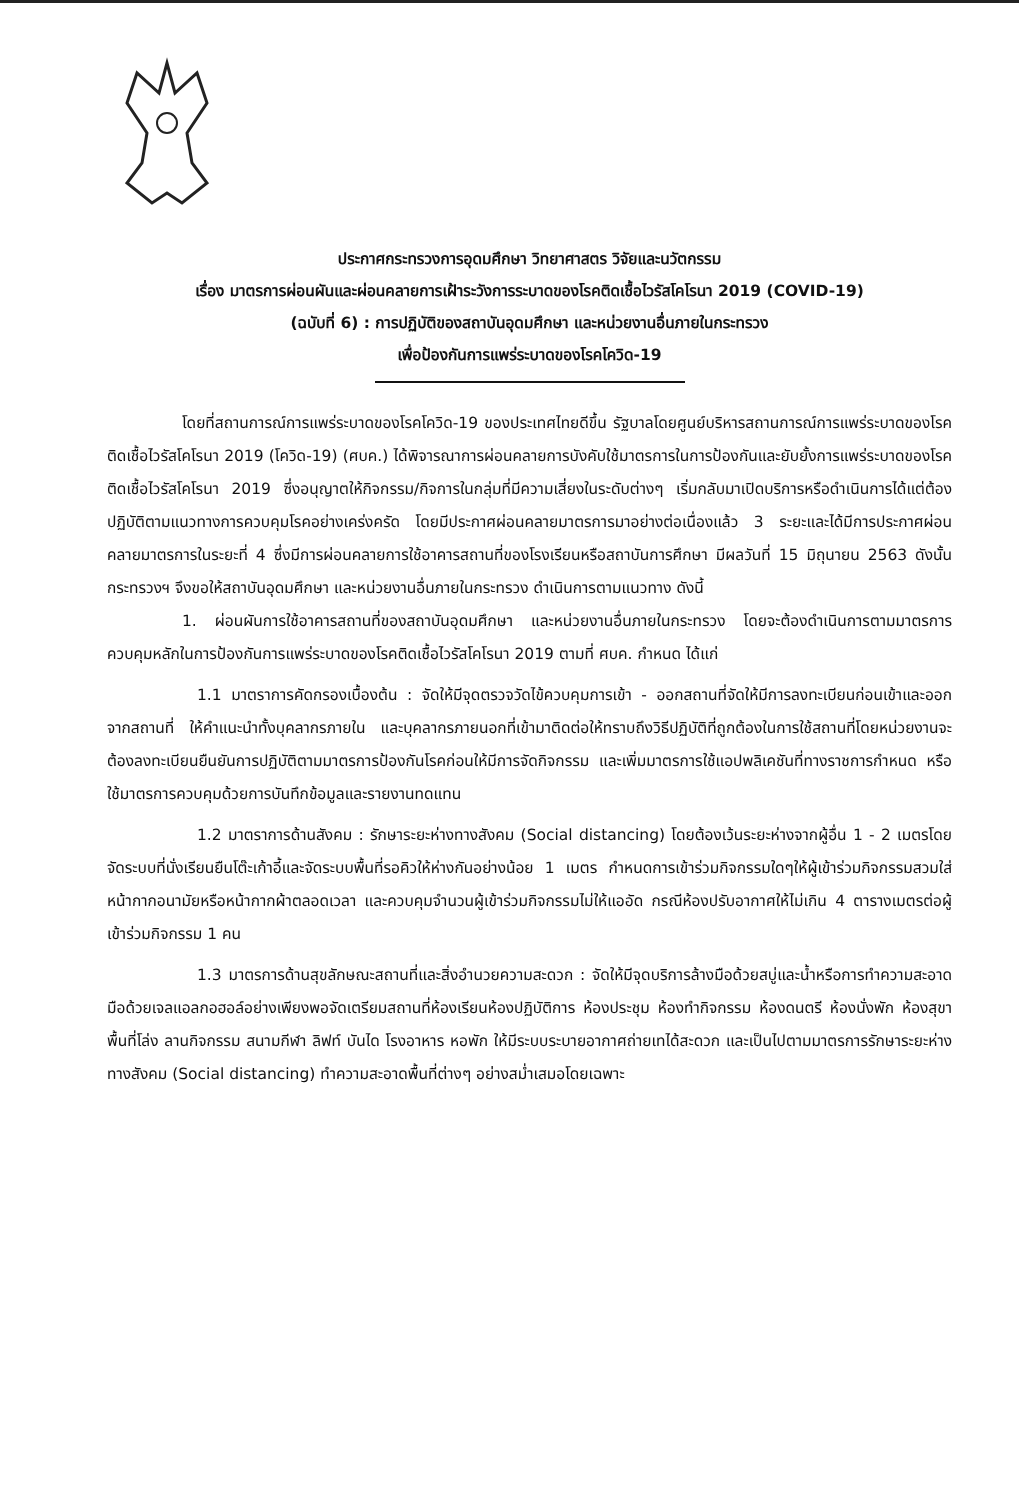ประกาศกระทรวงการอุดมศึกษา วิทยาศาสตร วิจัยและนวัตกรรม
เรื่อง มาตรการผ่อนผันและผ่อนคลายการเฝ้าระวังการระบาดของโรคติดเชื้อไวรัสโคโรนา 2019 (COVID-19)
(ฉบับที่ 6) : การปฏิบัติของสถาบันอุดมศึกษา และหน่วยงานอื่นภายในกระทรวง
เพื่อป้องกันการแพร่ระบาดของโรคโควิด-19
โดยที่สถานการณ์การแพร่ระบาดของโรคโควิด-19 ของประเทศไทยดีขึ้น รัฐบาลโดยศูนย์บริหารสถานการณ์การแพร่ระบาดของโรคติดเชื้อไวรัสโคโรนา 2019 (โควิด-19) (ศบค.) ได้พิจารณาการผ่อนคลายการบังคับใช้มาตรการในการป้องกันและยับยั้งการแพร่ระบาดของโรคติดเชื้อไวรัสโคโรนา 2019 ซึ่งอนุญาตให้กิจกรรม/กิจการในกลุ่มที่มีความเสี่ยงในระดับต่างๆ เริ่มกลับมาเปิดบริการหรือดำเนินการได้แต่ต้องปฏิบัติตามแนวทางการควบคุมโรคอย่างเคร่งครัด โดยมีประกาศผ่อนคลายมาตรการมาอย่างต่อเนื่องแล้ว 3 ระยะและได้มีการประกาศผ่อนคลายมาตรการในระยะที่ 4 ซึ่งมีการผ่อนคลายการใช้อาคารสถานที่ของโรงเรียนหรือสถาบันการศึกษา มีผลวันที่ 15 มิถุนายน 2563 ดังนั้น กระทรวงฯ จึงขอให้สถาบันอุดมศึกษา และหน่วยงานอื่นภายในกระทรวง ดำเนินการตามแนวทาง ดังนี้
1. ผ่อนผันการใช้อาคารสถานที่ของสถาบันอุดมศึกษา และหน่วยงานอื่นภายในกระทรวง โดยจะต้องดำเนินการตามมาตรการควบคุมหลักในการป้องกันการแพร่ระบาดของโรคติดเชื้อไวรัสโคโรนา 2019 ตามที่ ศบค. กำหนด ได้แก่
1.1 มาตราการคัดกรองเบื้องต้น : จัดให้มีจุดตรวจวัดไข้ควบคุมการเข้า - ออกสถานที่จัดให้มีการลงทะเบียนก่อนเข้าและออกจากสถานที่ ให้คำแนะนำทั้งบุคลากรภายใน และบุคลากรภายนอกที่เข้ามาติดต่อให้ทราบถึงวิธีปฏิบัติที่ถูกต้องในการใช้สถานที่โดยหน่วยงานจะต้องลงทะเบียนยืนยันการปฏิบัติตามมาตรการป้องกันโรคก่อนให้มีการจัดกิจกรรม และเพิ่มมาตรการใช้แอปพลิเคชันที่ทางราชการกำหนด หรือใช้มาตรการควบคุมด้วยการบันทึกข้อมูลและรายงานทดแทน
1.2 มาตราการด้านสังคม : รักษาระยะห่างทางสังคม (Social distancing) โดยต้องเว้นระยะห่างจากผู้อื่น 1 - 2 เมตรโดยจัดระบบที่นั่งเรียนยืนโต๊ะเก้าอี้และจัดระบบพื้นที่รอคิวให้ห่างกันอย่างน้อย 1 เมตร กำหนดการเข้าร่วมกิจกรรมใดๆให้ผู้เข้าร่วมกิจกรรมสวมใส่หน้ากากอนามัยหรือหน้ากากผ้าตลอดเวลา และควบคุมจำนวนผู้เข้าร่วมกิจกรรมไม่ให้แออัด กรณีห้องปรับอากาศให้ไม่เกิน 4 ตารางเมตรต่อผู้เข้าร่วมกิจกรรม 1 คน
1.3 มาตรการด้านสุขลักษณะสถานที่และสิ่งอำนวยความสะดวก : จัดให้มีจุดบริการล้างมือด้วยสบู่และน้ำหรือการทำความสะอาดมือด้วยเจลแอลกอฮอล์อย่างเพียงพอจัดเตรียมสถานที่ห้องเรียนห้องปฏิบัติการ ห้องประชุม ห้องทำกิจกรรม ห้องดนตรี ห้องนั่งพัก ห้องสุขา พื้นที่โล่ง ลานกิจกรรม สนามกีฬา ลิฟท์ บันได โรงอาหาร หอพัก ให้มีระบบระบายอากาศถ่ายเทได้สะดวก และเป็นไปตามมาตรการรักษาระยะห่างทางสังคม (Social distancing) ทำความสะอาดพื้นที่ต่างๆ อย่างสม่ำเสมอโดยเฉพาะ